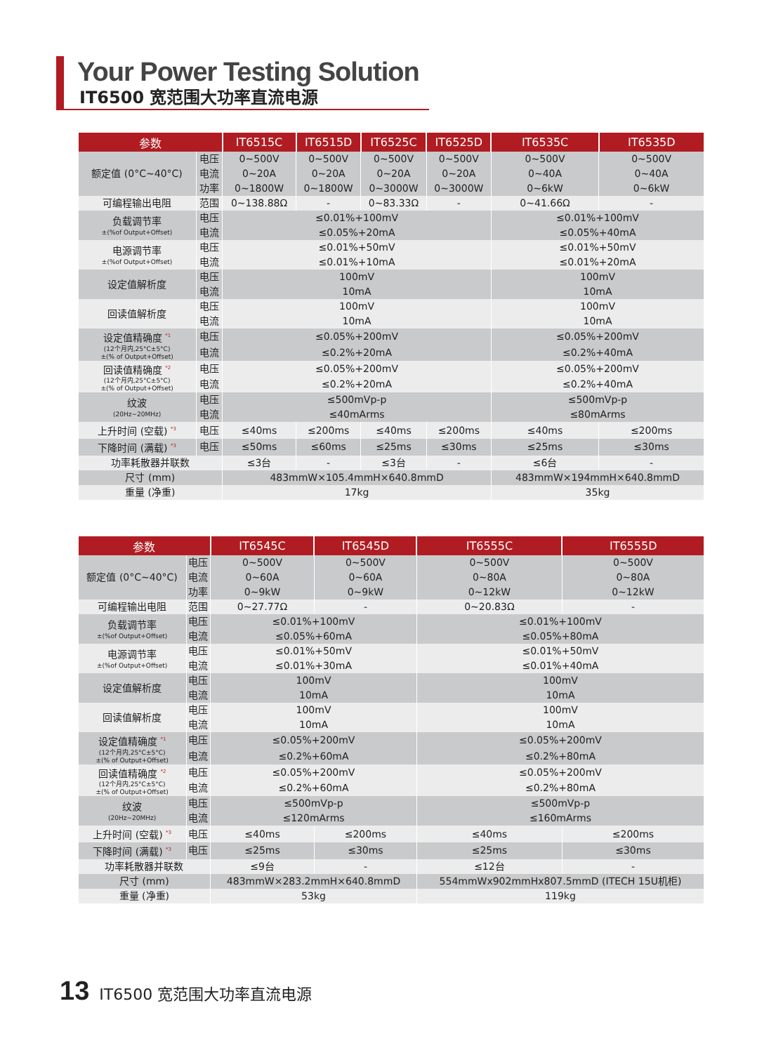Your Power Testing Solution
IT6500 宽范围大功率直流电源
| 参数 | | IT6515C | IT6515D | IT6525C | IT6525D | IT6535C | IT6535D |
| --- | --- | --- | --- | --- | --- | --- | --- |
| 额定值 (0°C~40°C) | 电压 | 0~500V | 0~500V | 0~500V | 0~500V | 0~500V | 0~500V |
| | 电流 | 0~20A | 0~20A | 0~20A | 0~20A | 0~40A | 0~40A |
| | 功率 | 0~1800W | 0~1800W | 0~3000W | 0~3000W | 0~6kW | 0~6kW |
| 可编程输出电阻 | 范围 | 0~138.88Ω | - | 0~83.33Ω | - | 0~41.66Ω | - |
| 负载调节率 ±(%of Output+Offset) | 电压 | ≤0.01%+100mV | | | | ≤0.01%+100mV | |
| | 电流 | ≤0.05%+20mA | | | | ≤0.05%+40mA | |
| 电源调节率 ±(%of Output+Offset) | 电压 | ≤0.01%+50mV | | | | ≤0.01%+50mV | |
| | 电流 | ≤0.01%+10mA | | | | ≤0.01%+20mA | |
| 设定值解析度 | 电压 | 100mV | | | | 100mV | |
| | 电流 | 10mA | | | | 10mA | |
| 回读值解析度 | 电压 | 100mV | | | | 100mV | |
| | 电流 | 10mA | | | | 10mA | |
| 设定值精确度 <sup>*1</sup> (12个月内,25°C±5°C) ±(% of Output+Offset) | 电压 | ≤0.05%+200mV | | | | ≤0.05%+200mV | |
| | 电流 | ≤0.2%+20mA | | | | ≤0.2%+40mA | |
| 回读值精确度 <sup>*2</sup> (12个月内,25°C±5°C) ±(% of Output+Offset) | 电压 | ≤0.05%+200mV | | | | ≤0.05%+200mV | |
| | 电流 | ≤0.2%+20mA | | | | ≤0.2%+40mA | |
| 纹波 (20Hz~20MHz) | 电压 | ≤500mVp-p | | | | ≤500mVp-p | |
| | 电流 | ≤40mArms | | | | ≤80mArms | |
| 上升时间 (空载) <sup>*3</sup> | 电压 | ≤40ms | ≤200ms | ≤40ms | ≤200ms | ≤40ms | ≤200ms |
| 下降时间 (满载) <sup>*3</sup> | 电压 | ≤50ms | ≤60ms | ≤25ms | ≤30ms | ≤25ms | ≤30ms |
| 功率耗散器并联数 | | ≤3台 | - | ≤3台 | - | ≤6台 | - |
| 尺寸 (mm) | | 483mmW×105.4mmH×640.8mmD | | | | 483mmW×194mmH×640.8mmD | |
| 重量 (净重) | | 17kg | | | | 35kg | |
| 参数 | | IT6545C | IT6545D | IT6555C | IT6555D |
| --- | --- | --- | --- | --- | --- |
| 额定值 (0°C~40°C) | 电压 | 0~500V | 0~500V | 0~500V | 0~500V |
| | 电流 | 0~60A | 0~60A | 0~80A | 0~80A |
| | 功率 | 0~9kW | 0~9kW | 0~12kW | 0~12kW |
| 可编程输出电阻 | 范围 | 0~27.77Ω | - | 0~20.83Ω | - |
| 负载调节率 ±(%of Output+Offset) | 电压 | ≤0.01%+100mV | | ≤0.01%+100mV | |
| | 电流 | ≤0.05%+60mA | | ≤0.05%+80mA | |
| 电源调节率 ±(%of Output+Offset) | 电压 | ≤0.01%+50mV | | ≤0.01%+50mV | |
| | 电流 | ≤0.01%+30mA | | ≤0.01%+40mA | |
| 设定值解析度 | 电压 | 100mV | | 100mV | |
| | 电流 | 10mA | | 10mA | |
| 回读值解析度 | 电压 | 100mV | | 100mV | |
| | 电流 | 10mA | | 10mA | |
| 设定值精确度 <sup>*1</sup> (12个月内,25°C±5°C) ±(% of Output+Offset) | 电压 | ≤0.05%+200mV | | ≤0.05%+200mV | |
| | 电流 | ≤0.2%+60mA | | ≤0.2%+80mA | |
| 回读值精确度 <sup>*2</sup> (12个月内,25°C±5°C) ±(% of Output+Offset) | 电压 | ≤0.05%+200mV | | ≤0.05%+200mV | |
| | 电流 | ≤0.2%+60mA | | ≤0.2%+80mA | |
| 纹波 (20Hz~20MHz) | 电压 | ≤500mVp-p | | ≤500mVp-p | |
| | 电流 | ≤120mArms | | ≤160mArms | |
| 上升时间 (空载) <sup>*3</sup> | 电压 | ≤40ms | ≤200ms | ≤40ms | ≤200ms |
| 下降时间 (满载) <sup>*3</sup> | 电压 | ≤25ms | ≤30ms | ≤25ms | ≤30ms |
| 功率耗散器并联数 | | ≤9台 | - | ≤12台 | - |
| 尺寸 (mm) | | 483mmW×283.2mmH×640.8mmD | | 554mmWx902mmHx807.5mmD (ITECH 15U机柜) | |
| 重量 (净重) | | 53kg | | 119kg | |
13 IT6500 宽范围大功率直流电源